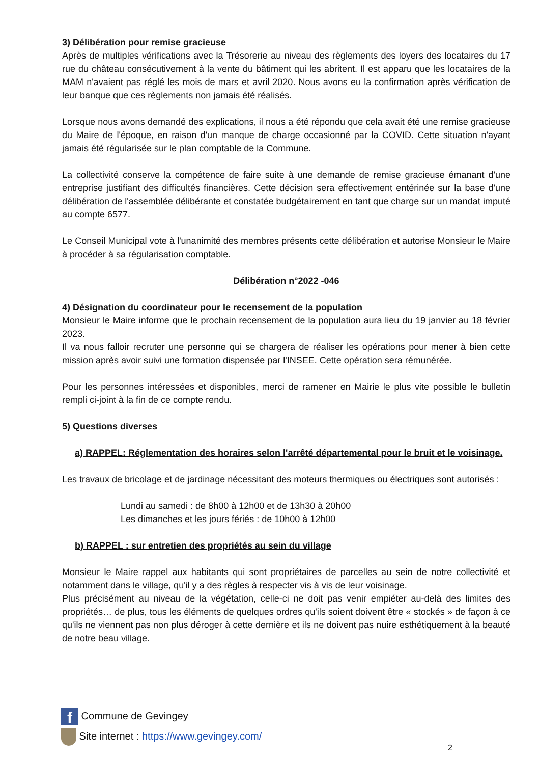3) Délibération pour remise gracieuse
Après de multiples vérifications avec la Trésorerie au niveau des règlements des loyers des locataires du 17 rue du château consécutivement à la vente du bâtiment qui les abritent. Il est apparu que les locataires de la MAM n'avaient pas réglé les mois de mars et avril 2020. Nous avons eu la confirmation après vérification de leur banque que ces règlements non jamais été réalisés.
Lorsque nous avons demandé des explications, il nous a été répondu que cela avait été une remise gracieuse du Maire de l'époque, en raison d'un manque de charge occasionné par la COVID. Cette situation n'ayant jamais été régularisée sur le plan comptable de la Commune.
La collectivité conserve la compétence de faire suite à une demande de remise gracieuse émanant d'une entreprise justifiant des difficultés financières. Cette décision sera effectivement entérinée sur la base d'une délibération de l'assemblée délibérante et constatée budgétairement en tant que charge sur un mandat imputé au compte 6577.
Le Conseil Municipal vote à l'unanimité des membres présents cette délibération et autorise Monsieur le Maire à procéder à sa régularisation comptable.
Délibération n°2022 -046
4) Désignation du coordinateur pour le recensement de la population
Monsieur le Maire informe que le prochain recensement de la population aura lieu du 19 janvier au 18 février 2023.
Il va nous falloir recruter une personne qui se chargera de réaliser les opérations pour mener à bien cette mission après avoir suivi une formation dispensée par l'INSEE. Cette opération sera rémunérée.
Pour les personnes intéressées et disponibles, merci de ramener en Mairie le plus vite possible le bulletin rempli ci-joint à la fin de ce compte rendu.
5) Questions diverses
a) RAPPEL: Réglementation des horaires selon l'arrêté départemental pour le bruit et le voisinage.
Les travaux de bricolage et de jardinage nécessitant des moteurs thermiques ou électriques sont autorisés :
Lundi au samedi : de 8h00 à 12h00 et de 13h30 à 20h00
Les dimanches et les jours fériés : de 10h00 à 12h00
b) RAPPEL : sur entretien des propriétés au sein du village
Monsieur le Maire rappel aux habitants qui sont propriétaires de parcelles au sein de notre collectivité et notamment dans le village, qu'il y a des règles à respecter vis à vis de leur voisinage.
Plus précisément au niveau de la végétation, celle-ci ne doit pas venir empiéter au-delà des limites des propriétés… de plus, tous les éléments de quelques ordres qu'ils soient doivent être « stockés » de façon à ce qu'ils ne viennent pas non plus déroger à cette dernière et ils ne doivent pas nuire esthétiquement à la beauté de notre beau village.
f Commune de Gevingey
Site internet : https://www.gevingey.com/
2